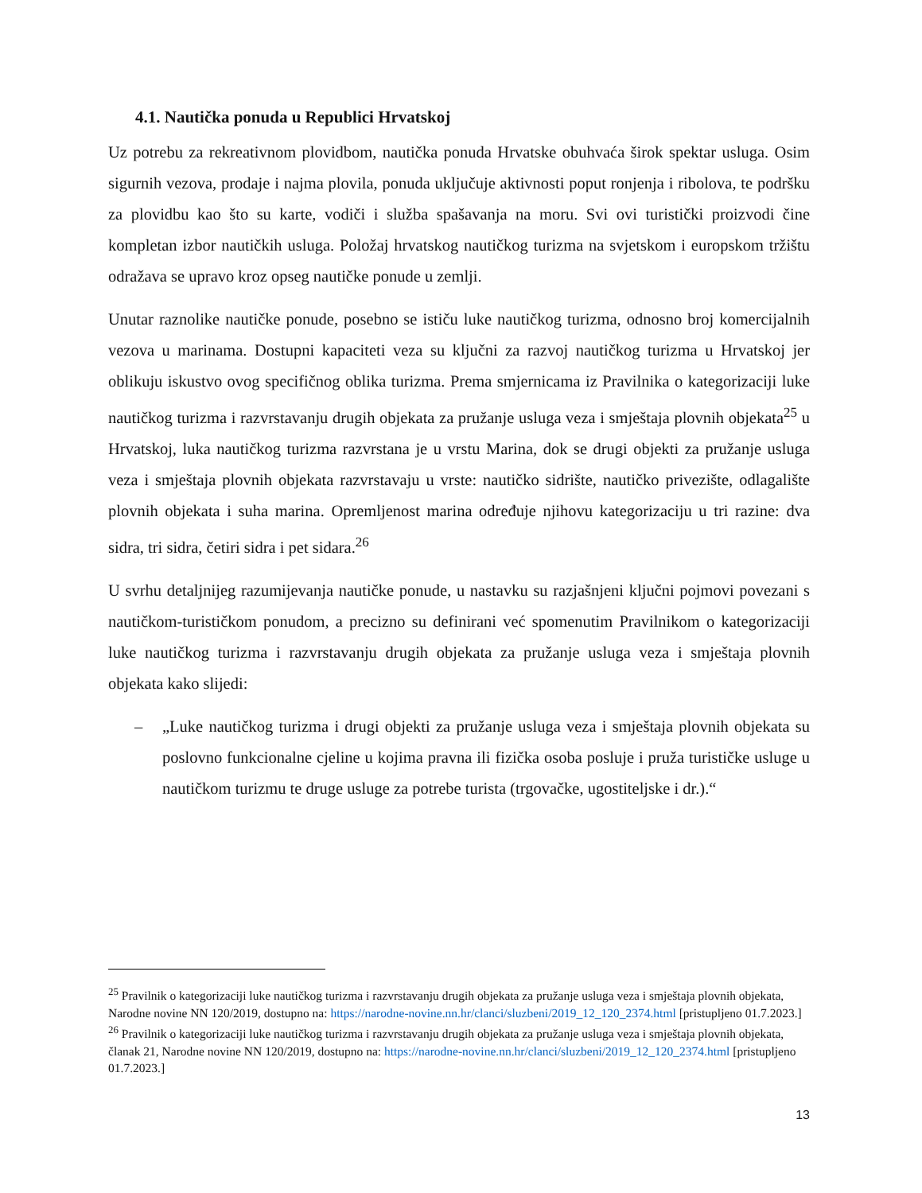4.1. Nautička ponuda u Republici Hrvatskoj
Uz potrebu za rekreativnom plovidbom, nautička ponuda Hrvatske obuhvaća širok spektar usluga. Osim sigurnih vezova, prodaje i najma plovila, ponuda uključuje aktivnosti poput ronjenja i ribolova, te podršku za plovidbu kao što su karte, vodiči i služba spašavanja na moru. Svi ovi turistički proizvodi čine kompletan izbor nautičkih usluga. Položaj hrvatskog nautičkog turizma na svjetskom i europskom tržištu odražava se upravo kroz opseg nautičke ponude u zemlji.
Unutar raznolike nautičke ponude, posebno se ističu luke nautičkog turizma, odnosno broj komercijalnih vezova u marinama. Dostupni kapaciteti veza su ključni za razvoj nautičkog turizma u Hrvatskoj jer oblikuju iskustvo ovog specifičnog oblika turizma. Prema smjernicama iz Pravilnika o kategorizaciji luke nautičkog turizma i razvrstavanju drugih objekata za pružanje usluga veza i smještaja plovnih objekata<sup>25</sup> u Hrvatskoj, luka nautičkog turizma razvrstana je u vrstu Marina, dok se drugi objekti za pružanje usluga veza i smještaja plovnih objekata razvrstavaju u vrste: nautičko sidrište, nautičko privezište, odlagalište plovnih objekata i suha marina. Opremljenost marina određuje njihovu kategorizaciju u tri razine: dva sidra, tri sidra, četiri sidra i pet sidara.<sup>26</sup>
U svrhu detaljnijeg razumijevanja nautičke ponude, u nastavku su razjašnjeni ključni pojmovi povezani s nautičkom-turističkom ponudom, a precizno su definirani već spomenutim Pravilnikom o kategorizaciji luke nautičkog turizma i razvrstavanju drugih objekata za pružanje usluga veza i smještaja plovnih objekata kako slijedi:
– „Luke nautičkog turizma i drugi objekti za pružanje usluga veza i smještaja plovnih objekata su poslovno funkcionalne cjeline u kojima pravna ili fizička osoba posluje i pruža turističke usluge u nautičkom turizmu te druge usluge za potrebe turista (trgovačke, ugostiteljske i dr.).“
<sup>25</sup> Pravilnik o kategorizaciji luke nautičkog turizma i razvrstavanju drugih objekata za pružanje usluga veza i smještaja plovnih objekata, Narodne novine NN 120/2019, dostupno na: https://narodne-novine.nn.hr/clanci/sluzbeni/2019_12_120_2374.html [pristupljeno 01.7.2023.]
<sup>26</sup> Pravilnik o kategorizaciji luke nautičkog turizma i razvrstavanju drugih objekata za pružanje usluga veza i smještaja plovnih objekata, članak 21, Narodne novine NN 120/2019, dostupno na: https://narodne-novine.nn.hr/clanci/sluzbeni/2019_12_120_2374.html [pristupljeno 01.7.2023.]
13